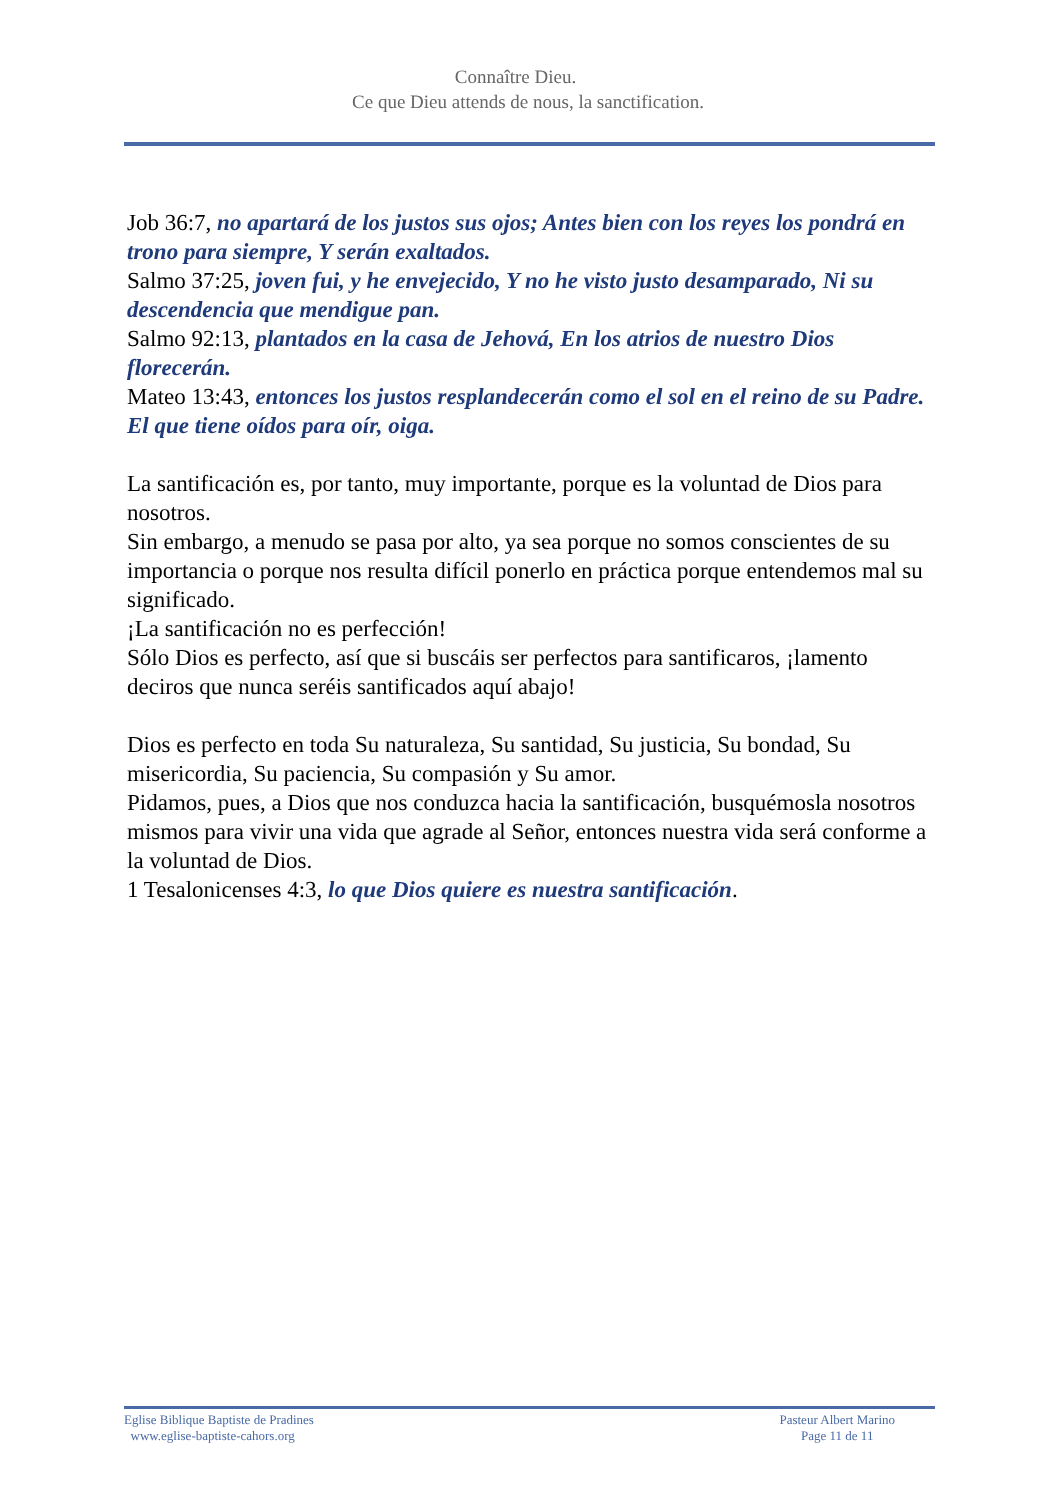Connaître Dieu.
Ce que Dieu attends de nous, la sanctification.
Job 36:7, no apartará de los justos sus ojos; Antes bien con los reyes los pondrá en trono para siempre, Y serán exaltados.
Salmo 37:25, joven fui, y he envejecido, Y no he visto justo desamparado, Ni su descendencia que mendigue pan.
Salmo 92:13, plantados en la casa de Jehová, En los atrios de nuestro Dios florecerán.
Mateo 13:43, entonces los justos resplandecerán como el sol en el reino de su Padre. El que tiene oídos para oír, oiga.
La santificación es, por tanto, muy importante, porque es la voluntad de Dios para nosotros.
Sin embargo, a menudo se pasa por alto, ya sea porque no somos conscientes de su importancia o porque nos resulta difícil ponerlo en práctica porque entendemos mal su significado.
¡La santificación no es perfección!
Sólo Dios es perfecto, así que si buscáis ser perfectos para santificaros, ¡lamento deciros que nunca seréis santificados aquí abajo!
Dios es perfecto en toda Su naturaleza, Su santidad, Su justicia, Su bondad, Su misericordia, Su paciencia, Su compasión y Su amor.
Pidamos, pues, a Dios que nos conduzca hacia la santificación, busquémosla nosotros mismos para vivir una vida que agrade al Señor, entonces nuestra vida será conforme a la voluntad de Dios.
1 Tesalonicenses 4:3, lo que Dios quiere es nuestra santificación.
Eglise Biblique Baptiste de Pradines
www.eglise-baptiste-cahors.org
Pasteur Albert Marino
Page 11 de 11